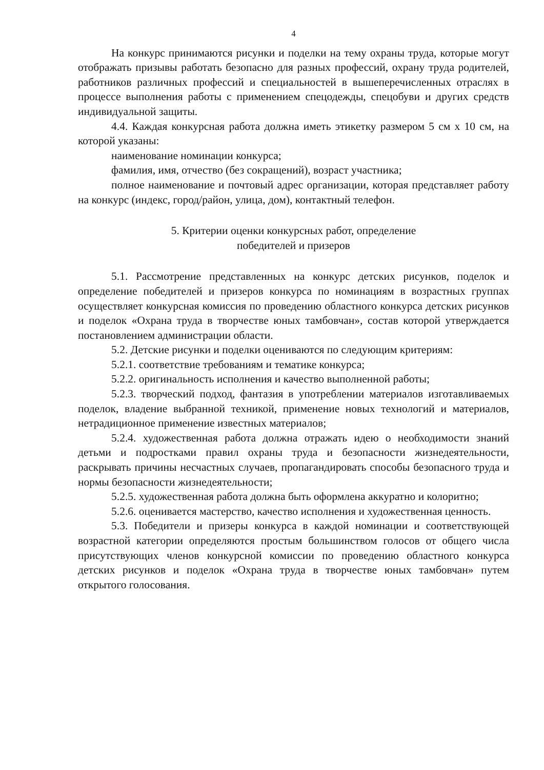4
На конкурс принимаются рисунки и поделки на тему охраны труда, которые могут отображать призывы работать безопасно для разных профессий, охрану труда родителей, работников различных профессий и специальностей в вышеперечисленных отраслях в процессе выполнения работы с применением спецодежды, спецобуви и других средств индивидуальной защиты.
4.4. Каждая конкурсная работа должна иметь этикетку размером 5 см х 10 см, на которой указаны:
наименование номинации конкурса;
фамилия, имя, отчество (без сокращений), возраст участника;
полное наименование и почтовый адрес организации, которая представляет работу на конкурс (индекс, город/район, улица, дом), контактный телефон.
5. Критерии оценки конкурсных работ, определение
победителей и призеров
5.1. Рассмотрение представленных на конкурс детских рисунков, поделок и определение победителей и призеров конкурса по номинациям в возрастных группах осуществляет конкурсная комиссия по проведению областного конкурса детских рисунков и поделок «Охрана труда в творчестве юных тамбовчан», состав которой утверждается постановлением администрации области.
5.2. Детские рисунки и поделки оцениваются по следующим критериям:
5.2.1. соответствие требованиям и тематике конкурса;
5.2.2. оригинальность исполнения и качество выполненной работы;
5.2.3. творческий подход, фантазия в употреблении материалов изготавливаемых поделок, владение выбранной техникой, применение новых технологий и материалов, нетрадиционное применение известных материалов;
5.2.4. художественная работа должна отражать идею о необходимости знаний детьми и подростками правил охраны труда и безопасности жизнедеятельности, раскрывать причины несчастных случаев, пропагандировать способы безопасного труда и нормы безопасности жизнедеятельности;
5.2.5. художественная работа должна быть оформлена аккуратно и колоритно;
5.2.6. оценивается мастерство, качество исполнения и художественная ценность.
5.3. Победители и призеры конкурса в каждой номинации и соответствующей возрастной категории определяются простым большинством голосов от общего числа присутствующих членов конкурсной комиссии по проведению областного конкурса детских рисунков и поделок «Охрана труда в творчестве юных тамбовчан» путем открытого голосования.